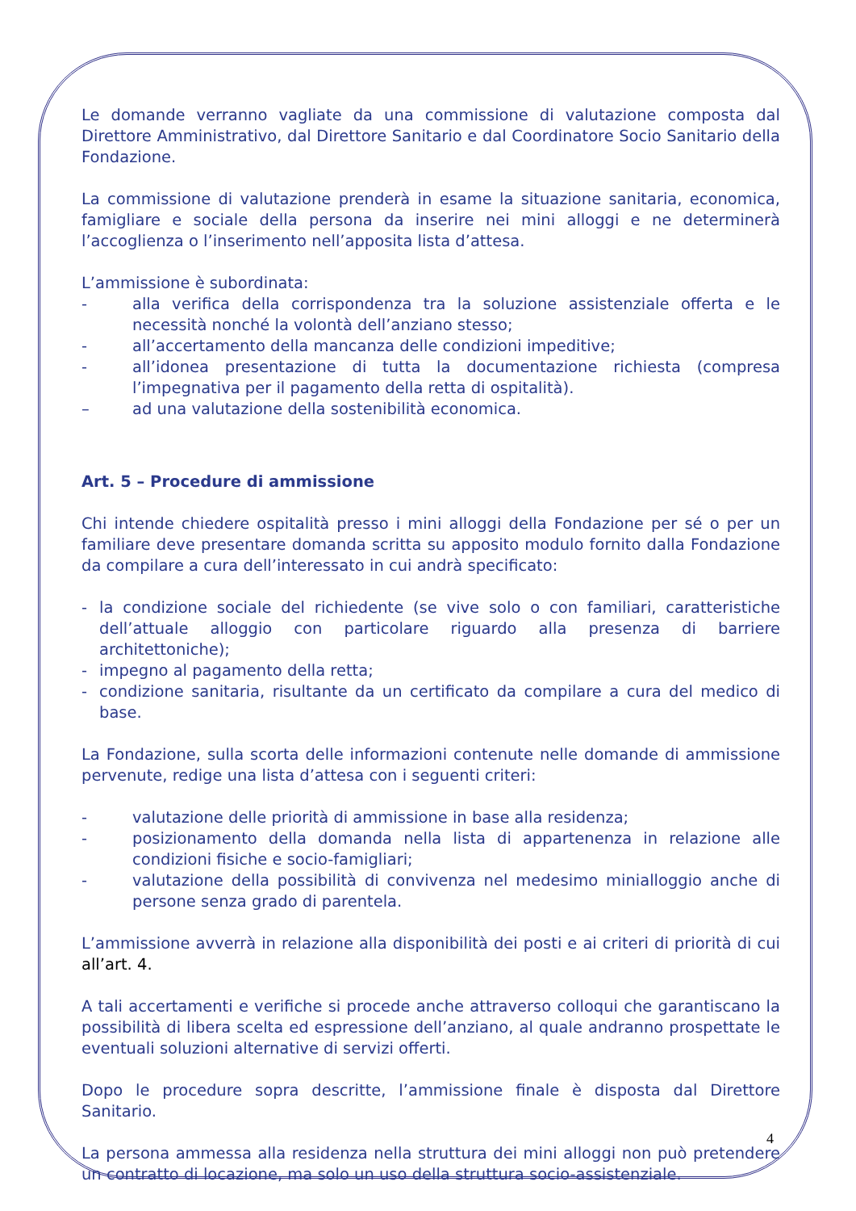Le domande verranno vagliate da una commissione di valutazione composta dal Direttore Amministrativo, dal Direttore Sanitario e dal Coordinatore Socio Sanitario della Fondazione.
La commissione di valutazione prenderà in esame la situazione sanitaria, economica, famigliare e sociale della persona da inserire nei mini alloggi e ne determinerà l’accoglienza o l’inserimento nell’apposita lista d’attesa.
L’ammissione è subordinata:
- alla verifica della corrispondenza tra la soluzione assistenziale offerta e le necessità nonché la volontà dell’anziano stesso;
- all’accertamento della mancanza delle condizioni impeditive;
- all’idonea presentazione di tutta la documentazione richiesta (compresa l’impegnativa per il pagamento della retta di ospitalità).
– ad una valutazione della sostenibilità economica.
Art. 5 – Procedure di ammissione
Chi intende chiedere ospitalità presso i mini alloggi della Fondazione per sé o per un familiare deve presentare domanda scritta su apposito modulo fornito dalla Fondazione da compilare a cura dell’interessato in cui andrà specificato:
- la condizione sociale del richiedente (se vive solo o con familiari, caratteristiche dell’attuale alloggio con particolare riguardo alla presenza di barriere architettoniche);
- impegno al pagamento della retta;
- condizione sanitaria, risultante da un certificato da compilare a cura del medico di base.
La Fondazione, sulla scorta delle informazioni contenute nelle domande di ammissione pervenute, redige una lista d’attesa con i seguenti criteri:
- valutazione delle priorità di ammissione in base alla residenza;
- posizionamento della domanda nella lista di appartenenza in relazione alle condizioni fisiche e socio-famigliari;
- valutazione della possibilità di convivenza nel medesimo minialloggio anche di persone senza grado di parentela.
L’ammissione avverrà in relazione alla disponibilità dei posti e ai criteri di priorità di cui all’art. 4.
A tali accertamenti e verifiche si procede anche attraverso colloqui che garantiscano la possibilità di libera scelta ed espressione dell’anziano, al quale andranno prospettate le eventuali soluzioni alternative di servizi offerti.
Dopo le procedure sopra descritte, l’ammissione finale è disposta dal Direttore Sanitario.
La persona ammessa alla residenza nella struttura dei mini alloggi non può pretendere un contratto di locazione, ma solo un uso della struttura socio-assistenziale.
4